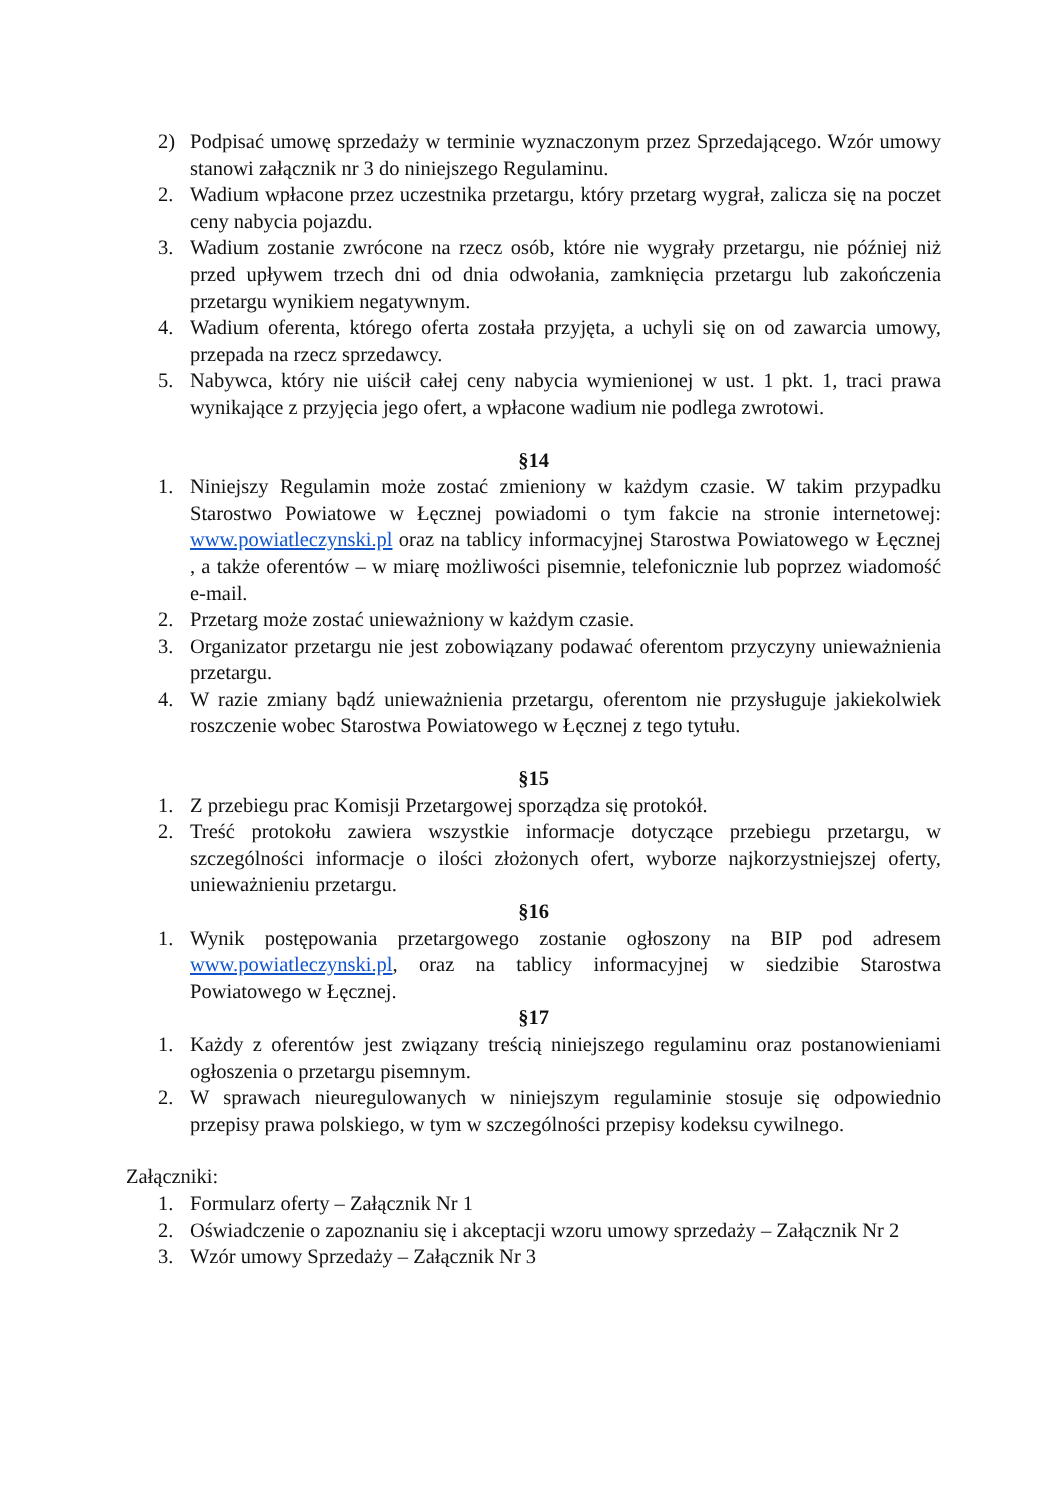2) Podpisać umowę sprzedaży w terminie wyznaczonym przez Sprzedającego. Wzór umowy stanowi załącznik nr 3 do niniejszego Regulaminu.
2. Wadium wpłacone przez uczestnika przetargu, który przetarg wygrał, zalicza się na poczet ceny nabycia pojazdu.
3. Wadium zostanie zwrócone na rzecz osób, które nie wygrały przetargu, nie później niż przed upływem trzech dni od dnia odwołania, zamknięcia przetargu lub zakończenia przetargu wynikiem negatywnym.
4. Wadium oferenta, którego oferta została przyjęta, a uchyli się on od zawarcia umowy, przepada na rzecz sprzedawcy.
5. Nabywca, który nie uiścił całej ceny nabycia wymienionej w ust. 1 pkt. 1, traci prawa wynikające z przyjęcia jego ofert, a wpłacone wadium nie podlega zwrotowi.
§14
1. Niniejszy Regulamin może zostać zmieniony w każdym czasie. W takim przypadku Starostwo Powiatowe w Łęcznej powiadomi o tym fakcie na stronie internetowej: www.powiatleczynski.pl oraz na tablicy informacyjnej Starostwa Powiatowego w Łęcznej , a także oferentów – w miarę możliwości pisemnie, telefonicznie lub poprzez wiadomość e-mail.
2. Przetarg może zostać unieważniony w każdym czasie.
3. Organizator przetargu nie jest zobowiązany podawać oferentom przyczyny unieważnienia przetargu.
4. W razie zmiany bądź unieważnienia przetargu, oferentom nie przysługuje jakiekolwiek roszczenie wobec Starostwa Powiatowego w Łęcznej z tego tytułu.
§15
1. Z przebiegu prac Komisji Przetargowej sporządza się protokół.
2. Treść protokołu zawiera wszystkie informacje dotyczące przebiegu przetargu, w szczególności informacje o ilości złożonych ofert, wyborze najkorzystniejszej oferty, unieważnieniu przetargu.
§16
1. Wynik postępowania przetargowego zostanie ogłoszony na BIP pod adresem www.powiatleczynski.pl, oraz na tablicy informacyjnej w siedzibie Starostwa Powiatowego w Łęcznej.
§17
1. Każdy z oferentów jest związany treścią niniejszego regulaminu oraz postanowieniami ogłoszenia o przetargu pisemnym.
2. W sprawach nieuregulowanych w niniejszym regulaminie stosuje się odpowiednio przepisy prawa polskiego, w tym w szczególności przepisy kodeksu cywilnego.
Załączniki:
1. Formularz oferty – Załącznik Nr 1
2. Oświadczenie o zapoznaniu się i akceptacji wzoru umowy sprzedaży – Załącznik Nr 2
3. Wzór umowy Sprzedaży – Załącznik Nr 3